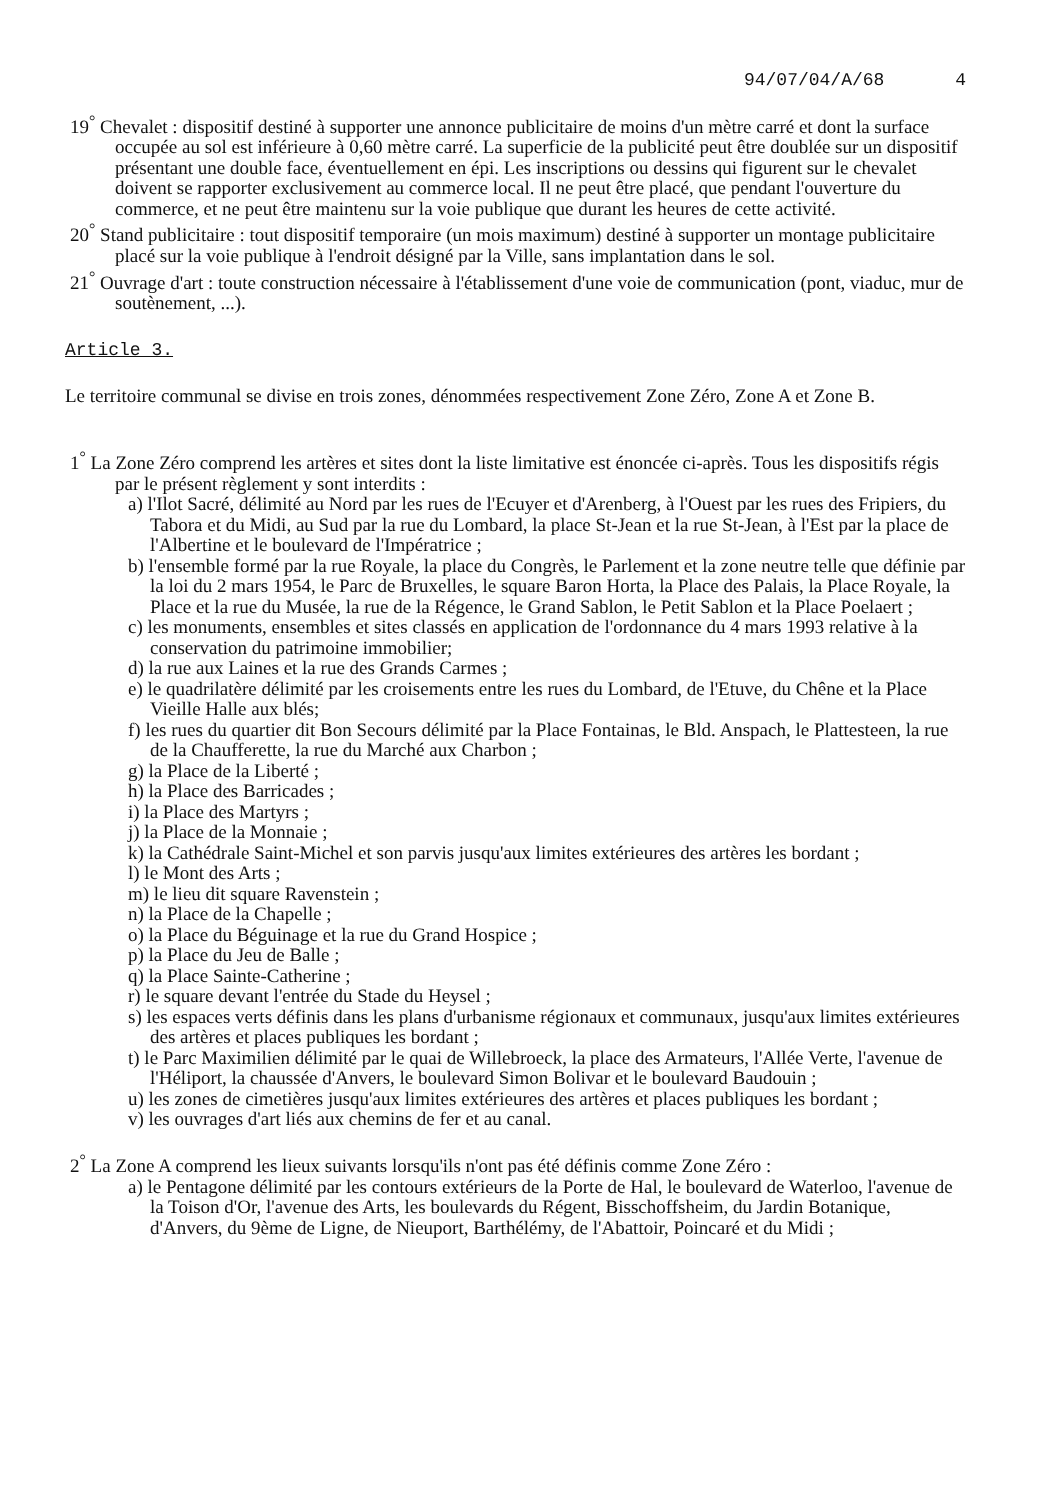94/07/04/A/68 4
19<sup>°</sup> Chevalet : dispositif destiné à supporter une annonce publicitaire de moins d'un mètre carré et dont la surface occupée au sol est inférieure à 0,60 mètre carré. La superficie de la publicité peut être doublée sur un dispositif présentant une double face, éventuellement en épi. Les inscriptions ou dessins qui figurent sur le chevalet doivent se rapporter exclusivement au commerce local. Il ne peut être placé, que pendant l'ouverture du commerce, et ne peut être maintenu sur la voie publique que durant les heures de cette activité.
20<sup>°</sup> Stand publicitaire : tout dispositif temporaire (un mois maximum) destiné à supporter un montage publicitaire placé sur la voie publique à l'endroit désigné par la Ville, sans implantation dans le sol.
21<sup>°</sup> Ouvrage d'art : toute construction nécessaire à l'établissement d'une voie de communication (pont, viaduc, mur de soutènement, ...).
Article 3.
Le territoire communal se divise en trois zones, dénommées respectivement Zone Zéro, Zone A et Zone B.
1<sup>°</sup> La Zone Zéro comprend les artères et sites dont la liste limitative est énoncée ci-après. Tous les dispositifs régis par le présent règlement y sont interdits :
a) l'Ilot Sacré, délimité au Nord par les rues de l'Ecuyer et d'Arenberg, à l'Ouest par les rues des Fripiers, du Tabora et du Midi, au Sud par la rue du Lombard, la place St-Jean et la rue St-Jean, à l'Est par la place de l'Albertine et le boulevard de l'Impératrice ;
b) l'ensemble formé par la rue Royale, la place du Congrès, le Parlement et la zone neutre telle que définie par la loi du 2 mars 1954, le Parc de Bruxelles, le square Baron Horta, la Place des Palais, la Place Royale, la Place et la rue du Musée, la rue de la Régence, le Grand Sablon, le Petit Sablon et la Place Poelaert ;
c) les monuments, ensembles et sites classés en application de l'ordonnance du 4 mars 1993 relative à la conservation du patrimoine immobilier;
d) la rue aux Laines et la rue des Grands Carmes ;
e) le quadrilatère délimité par les croisements entre les rues du Lombard, de l'Etuve, du Chêne et la Place Vieille Halle aux blés;
f) les rues du quartier dit Bon Secours délimité par la Place Fontainas, le Bld. Anspach, le Plattesteen, la rue de la Chaufferette, la rue du Marché aux Charbon ;
g) la Place de la Liberté ;
h) la Place des Barricades ;
i) la Place des Martyrs ;
j) la Place de la Monnaie ;
k) la Cathédrale Saint-Michel et son parvis jusqu'aux limites extérieures des artères les bordant ;
l) le Mont des Arts ;
m) le lieu dit square Ravenstein ;
n) la Place de la Chapelle ;
o) la Place du Béguinage et la rue du Grand Hospice ;
p) la Place du Jeu de Balle ;
q) la Place Sainte-Catherine ;
r) le square devant l'entrée du Stade du Heysel ;
s) les espaces verts définis dans les plans d'urbanisme régionaux et communaux, jusqu'aux limites extérieures des artères et places publiques les bordant ;
t) le Parc Maximilien délimité par le quai de Willebroeck, la place des Armateurs, l'Allée Verte, l'avenue de l'Héliport, la chaussée d'Anvers, le boulevard Simon Bolivar et le boulevard Baudouin ;
u) les zones de cimetières jusqu'aux limites extérieures des artères et places publiques les bordant ;
v) les ouvrages d'art liés aux chemins de fer et au canal.
2<sup>°</sup> La Zone A comprend les lieux suivants lorsqu'ils n'ont pas été définis comme Zone Zéro :
a) le Pentagone délimité par les contours extérieurs de la Porte de Hal, le boulevard de Waterloo, l'avenue de la Toison d'Or, l'avenue des Arts, les boulevards du Régent, Bisschoffsheim, du Jardin Botanique, d'Anvers, du 9ème de Ligne, de Nieuport, Barthélémy, de l'Abattoir, Poincaré et du Midi ;